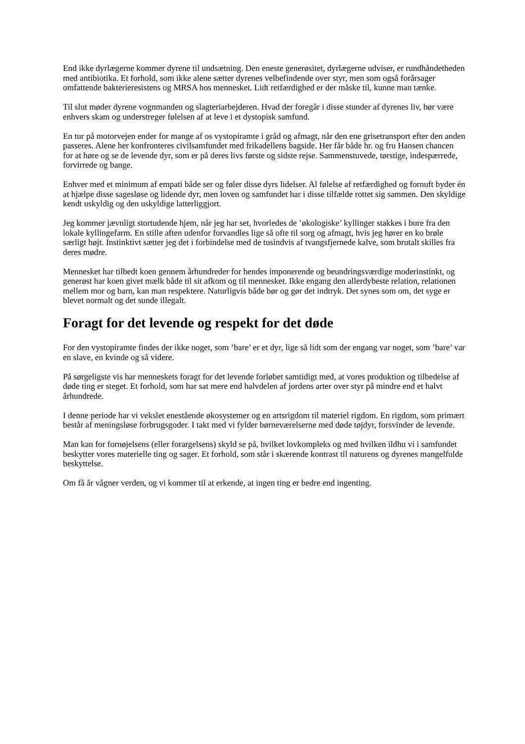End ikke dyrlægerne kommer dyrene til undsætning. Den eneste generøsitet, dyrlægerne udviser, er rundhåndetheden med antibiotika. Et forhold, som ikke alene sætter dyrenes velbefindende over styr, men som også forårsager omfattende bakterieresistens og MRSA hos mennesket. Lidt retfærdighed er der måske til, kunne man tænke.
Til slut møder dyrene vognmanden og slagteriarbejderen. Hvad der foregår i disse stunder af dyrenes liv, bør være enhvers skam og understreger følelsen af at leve i et dystopisk samfund.
En tur på motorvejen ender for mange af os vystopiramte i gråd og afmagt, når den ene grisetransport efter den anden passeres. Alene her konfronteres civilsamfundet med frikadellens bagside. Her får både hr. og fru Hansen chancen for at høre og se de levende dyr, som er på deres livs første og sidste rejse. Sammenstuvede, tørstige, indespærrede, forvirrede og bange.
Enhver med et minimum af empati både ser og føler disse dyrs lidelser. Al følelse af retfærdighed og fornuft byder én at hjælpe disse sagesløse og lidende dyr, men loven og samfundet har i disse tilfælde rottet sig sammen. Den skyldige kendt uskyldig og den uskyldige latterliggjort.
Jeg kommer jævnligt stortudende hjem, når jeg har set, hvorledes de ’økologiske’ kyllinger stakkes i bure fra den lokale kyllingefarm. En stille aften udenfor forvandles lige så ofte til sorg og afmagt, hvis jeg hører en ko brøle særligt højt. Instinktivt sætter jeg det i forbindelse med de tusindvis af tvangsfjernede kalve, som brutalt skilles fra deres mødre.
Mennesket har tilbedt koen gennem århundreder for hendes imponerende og beundringsværdige moderinstinkt, og generøst har koen givet mælk både til sit afkom og til mennesket. Ikke engang den allerdybeste relation, relationen mellem mor og barn, kan man respektere. Naturligvis både bør og gør det indtryk. Det synes som om, det syge er blevet normalt og det sunde illegalt.
Foragt for det levende og respekt for det døde
For den vystopiramte findes der ikke noget, som ’bare’ er et dyr, lige så lidt som der engang var noget, som ’bare’ var en slave, en kvinde og så videre.
På sørgeligste vis har menneskets foragt for det levende forløbet samtidigt med, at vores produktion og tilbedelse af døde ting er steget. Et forhold, som har sat mere end halvdelen af jordens arter over styr på mindre end et halvt århundrede.
I denne periode har vi vekslet enestående økosystemer og en artsrigdom til materiel rigdom. En rigdom, som primært består af meningsløse forbrugsgoder. I takt med vi fylder børneværelserne med døde tøjdyr, forsvinder de levende.
Man kan for fornøjelsens (eller forargelsens) skyld se på, hvilket lovkompleks og med hvilken ildhu vi i samfundet beskytter vores materielle ting og sager. Et forhold, som står i skærende kontrast til naturens og dyrenes mangelfulde beskyttelse.
Om få år vågner verden, og vi kommer til at erkende, at ingen ting er bedre end ingenting.